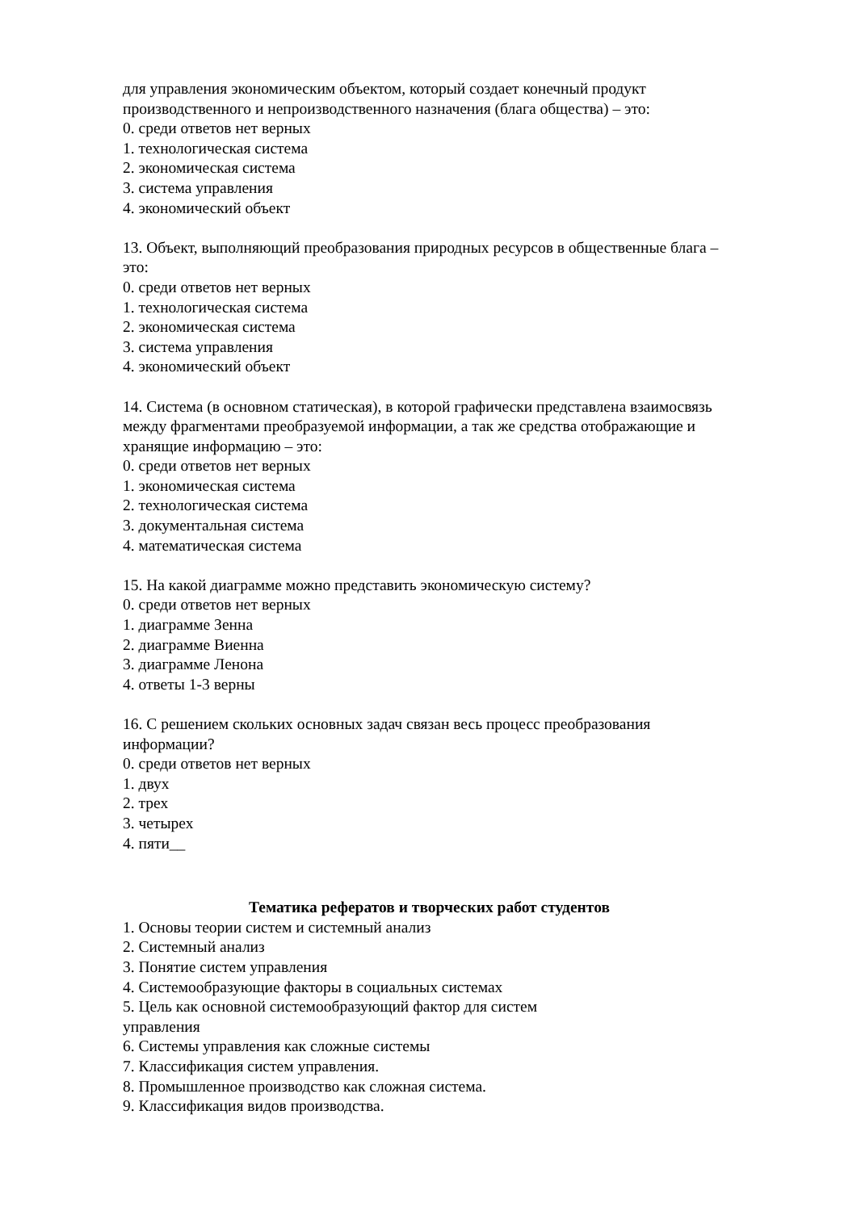для управления экономическим объектом, который создает конечный продукт производственного и непроизводственного назначения (блага общества) – это:
0. среди ответов нет верных
1. технологическая система
2. экономическая система
3. система управления
4. экономический объект
13. Объект, выполняющий преобразования природных ресурсов в общественные блага – это:
0. среди ответов нет верных
1. технологическая система
2. экономическая система
3. система управления
4. экономический объект
14. Система (в основном статическая), в которой графически представлена взаимосвязь между фрагментами преобразуемой информации, а так же средства отображающие и хранящие информацию – это:
0. среди ответов нет верных
1. экономическая система
2. технологическая система
3. документальная система
4. математическая система
15. На какой диаграмме можно представить экономическую систему?
0. среди ответов нет верных
1. диаграмме Зенна
2. диаграмме Виенна
3. диаграмме Ленона
4. ответы 1-3 верны
16. С решением скольких основных задач связан весь процесс преобразования информации?
0. среди ответов нет верных
1. двух
2. трех
3. четырех
4. пяти__
Тематика рефератов и творческих работ студентов
1. Основы теории систем и системный анализ
2. Системный анализ
3. Понятие систем управления
4. Системообразующие факторы в социальных системах
5. Цель как основной системообразующий фактор для систем
управления
6. Системы управления как сложные системы
7. Классификация систем управления.
8. Промышленное производство как сложная система.
9. Классификация видов производства.